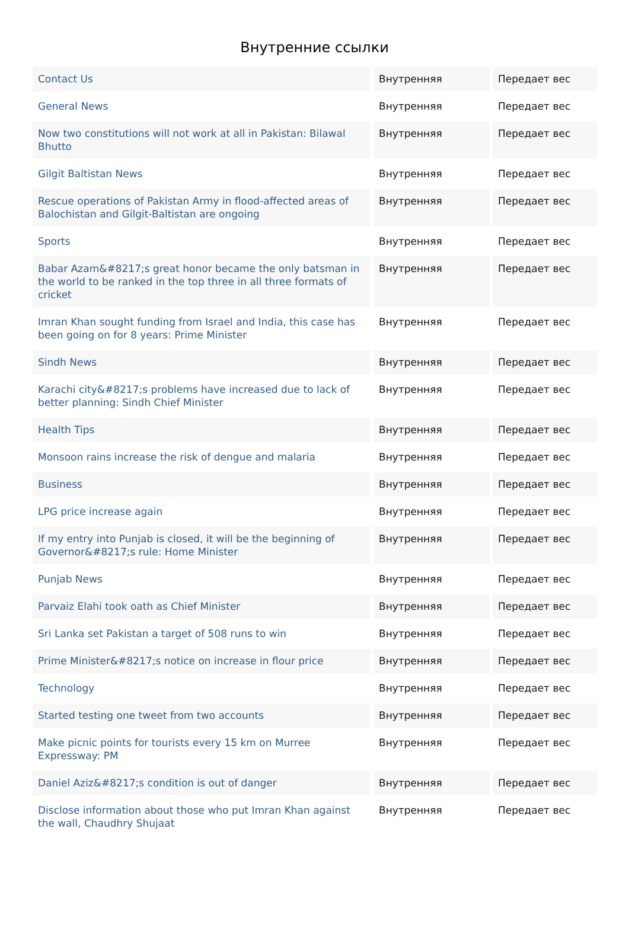Внутренние ссылки
| Contact Us | Внутренняя | Передает вес |
| General News | Внутренняя | Передает вес |
| Now two constitutions will not work at all in Pakistan: Bilawal Bhutto | Внутренняя | Передает вес |
| Gilgit Baltistan News | Внутренняя | Передает вес |
| Rescue operations of Pakistan Army in flood-affected areas of Balochistan and Gilgit-Baltistan are ongoing | Внутренняя | Передает вес |
| Sports | Внутренняя | Передает вес |
| Babar Azam&#8217;s great honor became the only batsman in the world to be ranked in the top three in all three formats of cricket | Внутренняя | Передает вес |
| Imran Khan sought funding from Israel and India, this case has been going on for 8 years: Prime Minister | Внутренняя | Передает вес |
| Sindh News | Внутренняя | Передает вес |
| Karachi city&#8217;s problems have increased due to lack of better planning: Sindh Chief Minister | Внутренняя | Передает вес |
| Health Tips | Внутренняя | Передает вес |
| Monsoon rains increase the risk of dengue and malaria | Внутренняя | Передает вес |
| Business | Внутренняя | Передает вес |
| LPG price increase again | Внутренняя | Передает вес |
| If my entry into Punjab is closed, it will be the beginning of Governor&#8217;s rule: Home Minister | Внутренняя | Передает вес |
| Punjab News | Внутренняя | Передает вес |
| Parvaiz Elahi took oath as Chief Minister | Внутренняя | Передает вес |
| Sri Lanka set Pakistan a target of 508 runs to win | Внутренняя | Передает вес |
| Prime Minister&#8217;s notice on increase in flour price | Внутренняя | Передает вес |
| Technology | Внутренняя | Передает вес |
| Started testing one tweet from two accounts | Внутренняя | Передает вес |
| Make picnic points for tourists every 15 km on Murree Expressway: PM | Внутренняя | Передает вес |
| Daniel Aziz&#8217;s condition is out of danger | Внутренняя | Передает вес |
| Disclose information about those who put Imran Khan against the wall, Chaudhry Shujaat | Внутренняя | Передает вес |